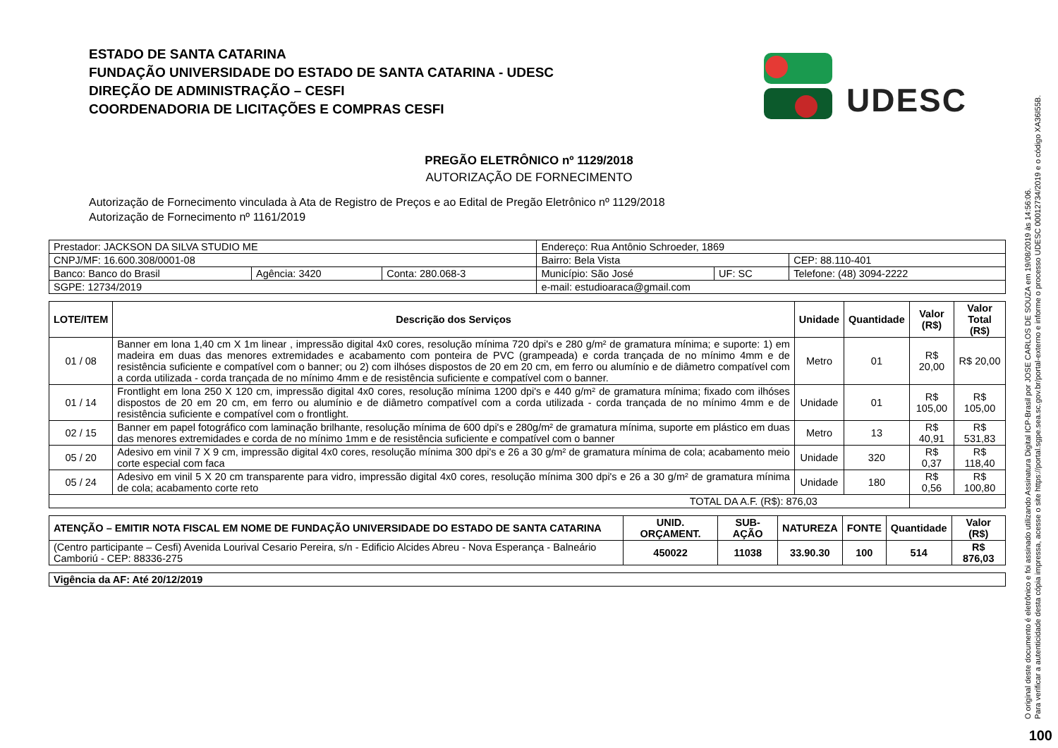ESTADO DE SANTA CATARINA
FUNDAÇÃO UNIVERSIDADE DO ESTADO DE SANTA CATARINA - UDESC
DIREÇÃO DE ADMINISTRAÇÃO – CESFI
COORDENADORIA DE LICITAÇÕES E COMPRAS CESFI
UDESC
PREGÃO ELETRÔNICO nº 1129/2018
AUTORIZAÇÃO DE FORNECIMENTO
Autorização de Fornecimento vinculada à Ata de Registro de Preços e ao Edital de Pregão Eletrônico nº 1129/2018
Autorização de Fornecimento nº 1161/2019
| Prestador: JACKSON DA SILVA STUDIO ME | | | Endereço: Rua Antônio Schroeder, 1869 | | |
| CNPJ/MF: 16.600.308/0001-08 | | | Bairro: Bela Vista | | CEP: 88.110-401 |
| Banco: Banco do Brasil | Agência: 3420 | Conta: 280.068-3 | Município: São José | UF: SC | Telefone: (48) 3094-2222 |
| SGPE: 12734/2019 | | | e-mail: estudioaraca@gmail.com | | |
| LOTE/ITEM | Descrição dos Serviços | Unidade | Quantidade | Valor (R$) | Valor Total (R$) |
| --- | --- | --- | --- | --- | --- |
| 01 / 08 | Banner em lona 1,40 cm X 1m linear , impressão digital 4x0 cores, resolução mínima 720 dpi's e 280 g/m² de gramatura mínima; e suporte: 1) em madeira em duas das menores extremidades e acabamento com ponteira de PVC (grampeada) e corda trançada de no mínimo 4mm e de resistência suficiente e compatível com o banner; ou 2) com ilhóses dispostos de 20 em 20 cm, em ferro ou alumínio e de diâmetro compatível com a corda utilizada - corda trançada de no mínimo 4mm e de resistência suficiente e compatível com o banner. | Metro | 01 | R$ 20,00 | R$ 20,00 |
| 01 / 14 | Frontlight em lona 250 X 120 cm, impressão digital 4x0 cores, resolução mínima 1200 dpi's e 440 g/m² de gramatura mínima; fixado com ilhóses dispostos de 20 em 20 cm, em ferro ou alumínio e de diâmetro compatível com a corda utilizada - corda trançada de no mínimo 4mm e de resistência suficiente e compatível com o frontlight. | Unidade | 01 | R$ 105,00 | R$ 105,00 |
| 02 / 15 | Banner em papel fotográfico com laminação brilhante, resolução mínima de 600 dpi's e 280g/m² de gramatura mínima, suporte em plástico em duas das menores extremidades e corda de no mínimo 1mm e de resistência suficiente e compatível com o banner | Metro | 13 | R$ 40,91 | R$ 531,83 |
| 05 / 20 | Adesivo em vinil 7 X 9 cm, impressão digital 4x0 cores, resolução mínima 300 dpi's e 26 a 30 g/m² de gramatura mínima de cola; acabamento meio corte especial com faca | Unidade | 320 | R$ 0,37 | R$ 118,40 |
| 05 / 24 | Adesivo em vinil 5 X 20 cm transparente para vidro, impressão digital 4x0 cores, resolução mínima 300 dpi's e 26 a 30 g/m² de gramatura mínima de cola; acabamento corte reto | Unidade | 180 | R$ 0,56 | R$ 100,80 |
| TOTAL DA A.F. (R$): 876,03 | | | | | |
| ATENÇÃO – EMITIR NOTA FISCAL EM NOME DE FUNDAÇÃO UNIVERSIDADE DO ESTADO DE SANTA CATARINA | UNID. ORÇAMENT. | SUB-AÇÃO | NATUREZA | FONTE | Quantidade | Valor (R$) |
| --- | --- | --- | --- | --- | --- | --- |
| (Centro participante – Cesfi) Avenida Lourival Cesario Pereira, s/n - Edificio Alcides Abreu - Nova Esperança - Balneário Camboriú - CEP: 88336-275 | 450022 | 11038 | 33.90.30 | 100 | 514 | R$ 876,03 |
| Vigência da AF: Até 20/12/2019 |
O original deste documento é eletrônico e foi assinado utilizando Assinatura Digital ICP-Brasil por JOSE CARLOS DE SOUZA em 19/08/2019 às 14:56:06.
Para verificar a autenticidade desta cópia impressa, acesse o site https://portal.sgpe.sea.sc.gov.br/portal-externo e informe o processo UDESC 00012734/2019 e o código XA36I55B.
100